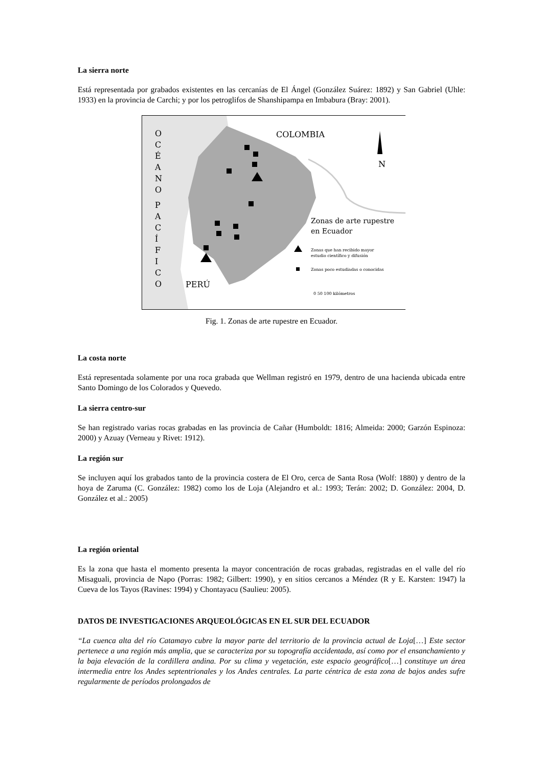La sierra norte
Está representada por grabados existentes en las cercanías de El Ángel (González Suárez: 1892) y San Gabriel (Uhle: 1933) en la provincia de Carchi; y por los petroglifos de Shanshipampa en Imbabura (Bray: 2001).
O
C
É
A
N
O
P
A
C
Í
F
I
C
O
COLOMBIA
PERÚ
N
Zonas de arte rupestre
en Ecuador
Zonas que han recibido mayor
estudio científico y difusión
Zonas poco estudiadas o conocidas
0 50 100 kilómetros
Fig. 1. Zonas de arte rupestre en Ecuador.
La costa norte
Está representada solamente por una roca grabada que Wellman registró en 1979, dentro de una hacienda ubicada entre Santo Domingo de los Colorados y Quevedo.
La sierra centro-sur
Se han registrado varias rocas grabadas en las provincia de Cañar (Humboldt: 1816; Almeida: 2000; Garzón Espinoza: 2000) y Azuay (Verneau y Rivet: 1912).
La región sur
Se incluyen aquí los grabados tanto de la provincia costera de El Oro, cerca de Santa Rosa (Wolf: 1880) y dentro de la hoya de Zaruma (C. González: 1982) como los de Loja (Alejandro et al.: 1993; Terán: 2002; D. González: 2004, D. González et al.: 2005)
La región oriental
Es la zona que hasta el momento presenta la mayor concentración de rocas grabadas, registradas en el valle del río Misaguali, provincia de Napo (Porras: 1982; Gilbert: 1990), y en sitios cercanos a Méndez (R y E. Karsten: 1947) la Cueva de los Tayos (Ravines: 1994) y Chontayacu (Saulieu: 2005).
DATOS DE INVESTIGACIONES ARQUEOLÓGICAS EN EL SUR DEL ECUADOR
“La cuenca alta del río Catamayo cubre la mayor parte del territorio de la provincia actual de Loja[…] Este sector pertenece a una región más amplia, que se caracteriza por su topografía accidentada, así como por el ensanchamiento y la baja elevación de la cordillera andina. Por su clima y vegetación, este espacio geográfico[…] constituye un área intermedia entre los Andes septentrionales y los Andes centrales. La parte céntrica de esta zona de bajos andes sufre regularmente de períodos prolongados de